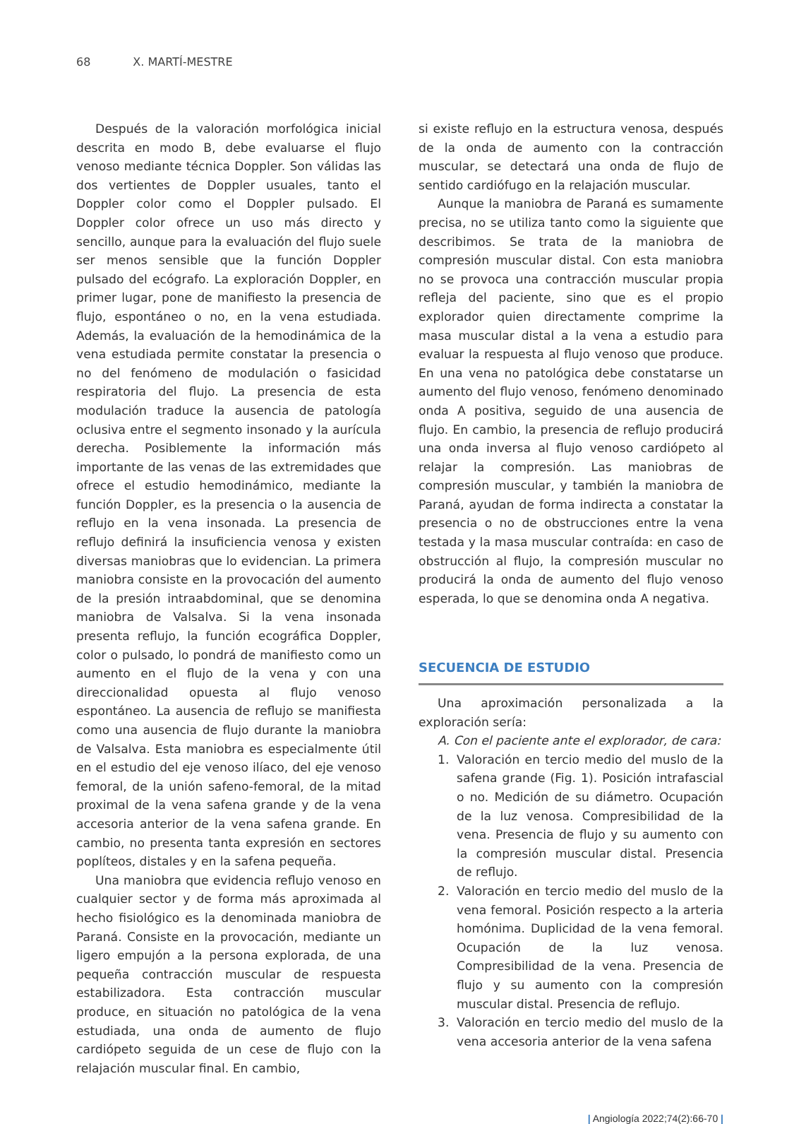68 X. MARTÍ-MESTRE
Después de la valoración morfológica inicial descrita en modo B, debe evaluarse el flujo venoso mediante técnica Doppler. Son válidas las dos vertientes de Doppler usuales, tanto el Doppler color como el Doppler pulsado. El Doppler color ofrece un uso más directo y sencillo, aunque para la evaluación del flujo suele ser menos sensible que la función Doppler pulsado del ecógrafo. La exploración Doppler, en primer lugar, pone de manifiesto la presencia de flujo, espontáneo o no, en la vena estudiada. Además, la evaluación de la hemodinámica de la vena estudiada permite constatar la presencia o no del fenómeno de modulación o fasicidad respiratoria del flujo. La presencia de esta modulación traduce la ausencia de patología oclusiva entre el segmento insonado y la aurícula derecha. Posiblemente la información más importante de las venas de las extremidades que ofrece el estudio hemodinámico, mediante la función Doppler, es la presencia o la ausencia de reflujo en la vena insonada. La presencia de reflujo definirá la insuficiencia venosa y existen diversas maniobras que lo evidencian. La primera maniobra consiste en la provocación del aumento de la presión intraabdominal, que se denomina maniobra de Valsalva. Si la vena insonada presenta reflujo, la función ecográfica Doppler, color o pulsado, lo pondrá de manifiesto como un aumento en el flujo de la vena y con una direccionalidad opuesta al flujo venoso espontáneo. La ausencia de reflujo se manifiesta como una ausencia de flujo durante la maniobra de Valsalva. Esta maniobra es especialmente útil en el estudio del eje venoso ilíaco, del eje venoso femoral, de la unión safeno-femoral, de la mitad proximal de la vena safena grande y de la vena accesoria anterior de la vena safena grande. En cambio, no presenta tanta expresión en sectores poplíteos, distales y en la safena pequeña.
Una maniobra que evidencia reflujo venoso en cualquier sector y de forma más aproximada al hecho fisiológico es la denominada maniobra de Paraná. Consiste en la provocación, mediante un ligero empujón a la persona explorada, de una pequeña contracción muscular de respuesta estabilizadora. Esta contracción muscular produce, en situación no patológica de la vena estudiada, una onda de aumento de flujo cardiópeto seguida de un cese de flujo con la relajación muscular final. En cambio,
si existe reflujo en la estructura venosa, después de la onda de aumento con la contracción muscular, se detectará una onda de flujo de sentido cardiófugo en la relajación muscular.
Aunque la maniobra de Paraná es sumamente precisa, no se utiliza tanto como la siguiente que describimos. Se trata de la maniobra de compresión muscular distal. Con esta maniobra no se provoca una contracción muscular propia refleja del paciente, sino que es el propio explorador quien directamente comprime la masa muscular distal a la vena a estudio para evaluar la respuesta al flujo venoso que produce. En una vena no patológica debe constatarse un aumento del flujo venoso, fenómeno denominado onda A positiva, seguido de una ausencia de flujo. En cambio, la presencia de reflujo producirá una onda inversa al flujo venoso cardiópeto al relajar la compresión. Las maniobras de compresión muscular, y también la maniobra de Paraná, ayudan de forma indirecta a constatar la presencia o no de obstrucciones entre la vena testada y la masa muscular contraída: en caso de obstrucción al flujo, la compresión muscular no producirá la onda de aumento del flujo venoso esperada, lo que se denomina onda A negativa.
SECUENCIA DE ESTUDIO
Una aproximación personalizada a la exploración sería:
A. Con el paciente ante el explorador, de cara:
1. Valoración en tercio medio del muslo de la safena grande (Fig. 1). Posición intrafascial o no. Medición de su diámetro. Ocupación de la luz venosa. Compresibilidad de la vena. Presencia de flujo y su aumento con la compresión muscular distal. Presencia de reflujo.
2. Valoración en tercio medio del muslo de la vena femoral. Posición respecto a la arteria homónima. Duplicidad de la vena femoral. Ocupación de la luz venosa. Compresibilidad de la vena. Presencia de flujo y su aumento con la compresión muscular distal. Presencia de reflujo.
3. Valoración en tercio medio del muslo de la vena accesoria anterior de la vena safena
| Angiología 2022;74(2):66-70 |